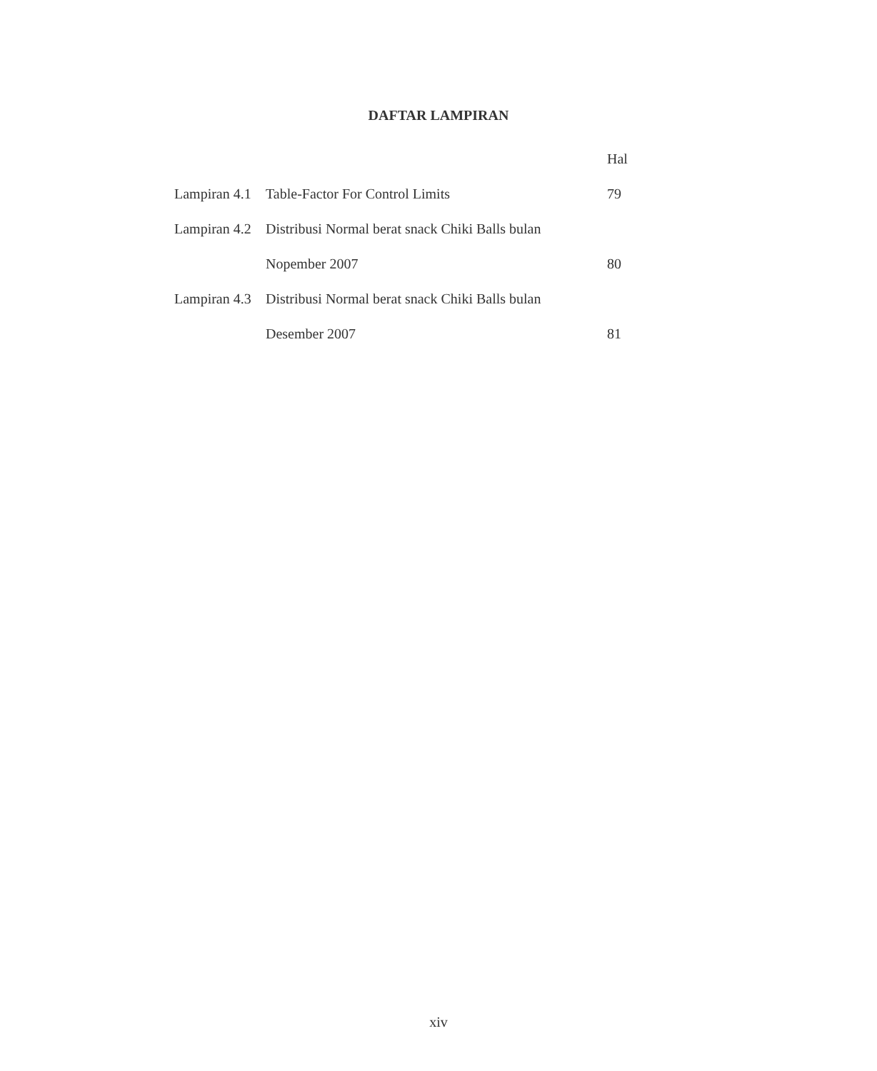DAFTAR LAMPIRAN
| | | Hal |
| Lampiran 4.1 | Table-Factor For Control Limits | 79 |
| Lampiran 4.2 | Distribusi Normal berat snack Chiki Balls bulan | |
| | Nopember 2007 | 80 |
| Lampiran 4.3 | Distribusi Normal berat snack Chiki Balls bulan | |
| | Desember 2007 | 81 |
xiv